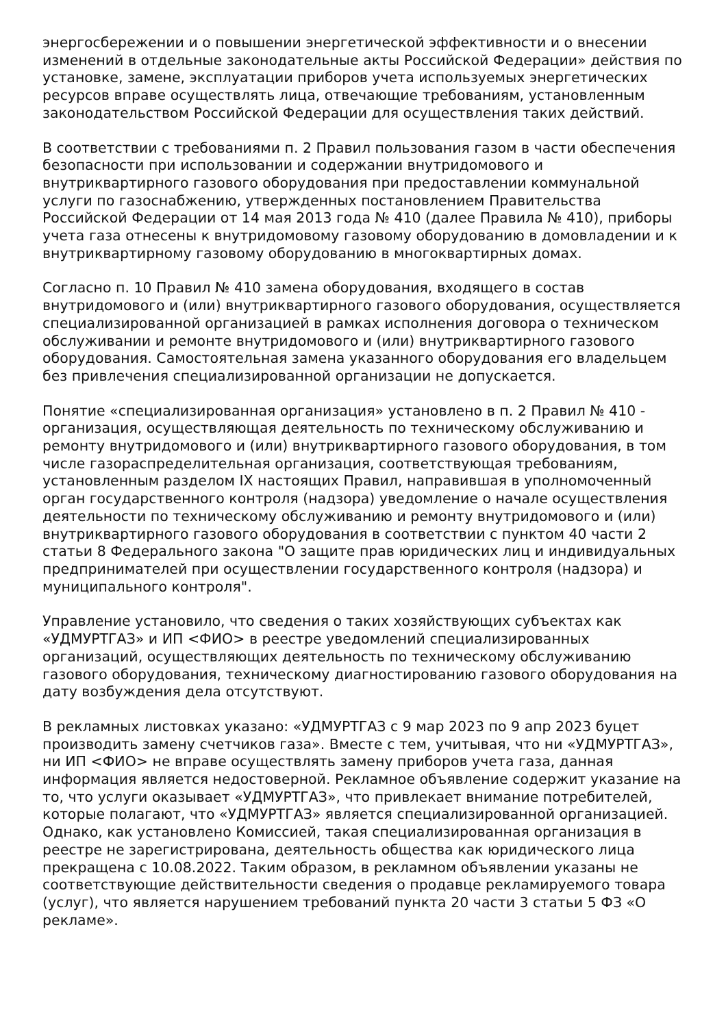энергосбережении и о повышении энергетической эффективности и о внесении изменений в отдельные законодательные акты Российской Федерации» действия по установке, замене, эксплуатации приборов учета используемых энергетических ресурсов вправе осуществлять лица, отвечающие требованиям, установленным законодательством Российской Федерации для осуществления таких действий.
В соответствии с требованиями п. 2 Правил пользования газом в части обеспечения безопасности при использовании и содержании внутридомового и внутриквартирного газового оборудования при предоставлении коммунальной услуги по газоснабжению, утвержденных постановлением Правительства Российской Федерации от 14 мая 2013 года № 410 (далее Правила № 410), приборы учета газа отнесены к внутридомовому газовому оборудованию в домовладении и к внутриквартирному газовому оборудованию в многоквартирных домах.
Согласно п. 10 Правил № 410 замена оборудования, входящего в состав внутридомового и (или) внутриквартирного газового оборудования, осуществляется специализированной организацией в рамках исполнения договора о техническом обслуживании и ремонте внутридомового и (или) внутриквартирного газового оборудования. Самостоятельная замена указанного оборудования его владельцем без привлечения специализированной организации не допускается.
Понятие «специализированная организация» установлено в п. 2 Правил № 410 - организация, осуществляющая деятельность по техническому обслуживанию и ремонту внутридомового и (или) внутриквартирного газового оборудования, в том числе газораспределительная организация, соответствующая требованиям, установленным разделом IX настоящих Правил, направившая в уполномоченный орган государственного контроля (надзора) уведомление о начале осуществления деятельности по техническому обслуживанию и ремонту внутридомового и (или) внутриквартирного газового оборудования в соответствии с пунктом 40 части 2 статьи 8 Федерального закона "О защите прав юридических лиц и индивидуальных предпринимателей при осуществлении государственного контроля (надзора) и муниципального контроля".
Управление установило, что сведения о таких хозяйствующих субъектах как «УДМУРТГАЗ» и ИП <ФИО> в реестре уведомлений специализированных организаций, осуществляющих деятельность по техническому обслуживанию газового оборудования, техническому диагностированию газового оборудования на дату возбуждения дела отсутствуют.
В рекламных листовках указано: «УДМУРТГАЗ с 9 мар 2023 по 9 апр 2023 буцет производить замену счетчиков газа». Вместе с тем, учитывая, что ни «УДМУРТГАЗ», ни ИП <ФИО> не вправе осуществлять замену приборов учета газа, данная информация является недостоверной. Рекламное объявление содержит указание на то, что услуги оказывает «УДМУРТГАЗ», что привлекает внимание потребителей, которые полагают, что «УДМУРТГАЗ» является специализированной организацией. Однако, как установлено Комиссией, такая специализированная организация в реестре не зарегистрирована, деятельность общества как юридического лица прекращена с 10.08.2022. Таким образом, в рекламном объявлении указаны не соответствующие действительности сведения о продавце рекламируемого товара (услуг), что является нарушением требований пункта 20 части 3 статьи 5 ФЗ «О рекламе».